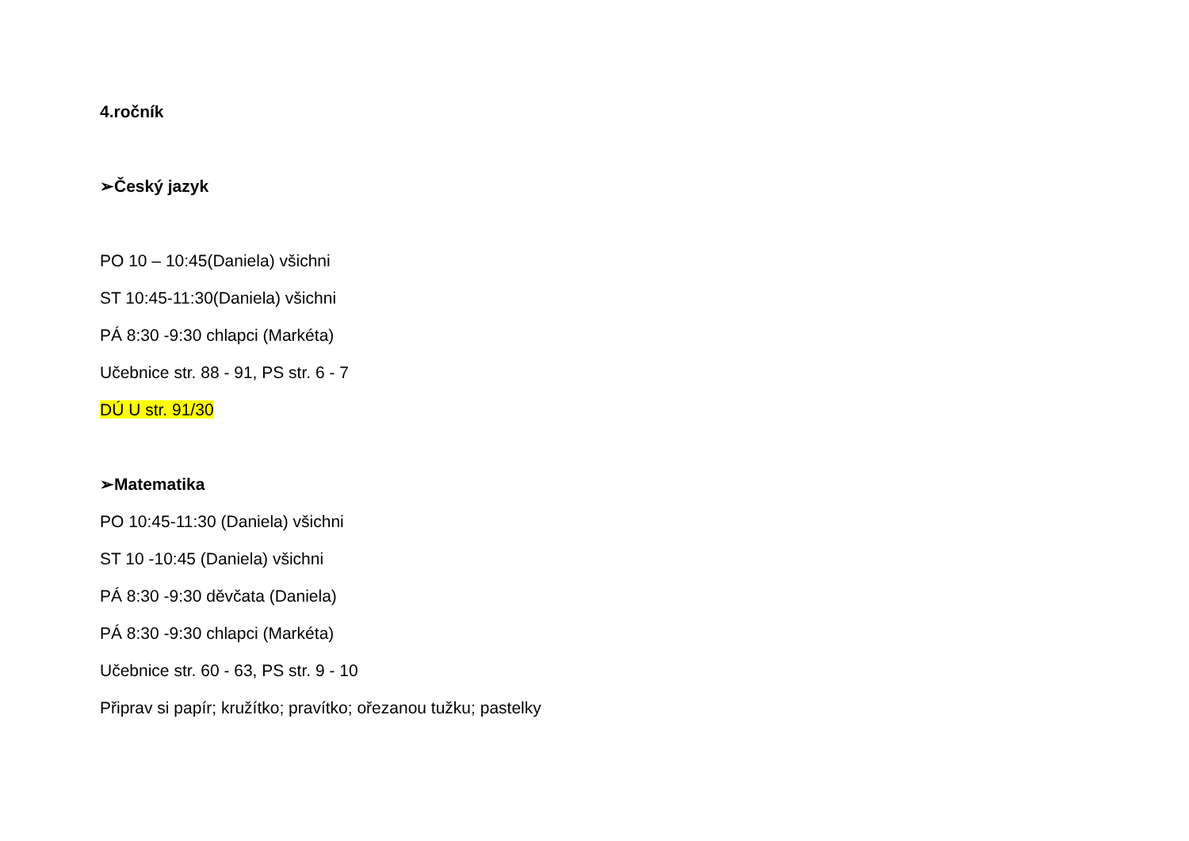4.ročník
➢Český jazyk
PO 10 – 10:45(Daniela) všichni
ST 10:45-11:30(Daniela) všichni
PÁ 8:30 -9:30 chlapci (Markéta)
Učebnice str. 88 - 91, PS str. 6 - 7
DÚ U str. 91/30
➢Matematika
PO 10:45-11:30 (Daniela) všichni
ST 10 -10:45 (Daniela) všichni
PÁ 8:30 -9:30 děvčata (Daniela)
PÁ 8:30 -9:30 chlapci (Markéta)
Učebnice str. 60 - 63, PS str. 9 - 10
Připrav si papír; kružítko; pravítko; ořezanou tužku; pastelky